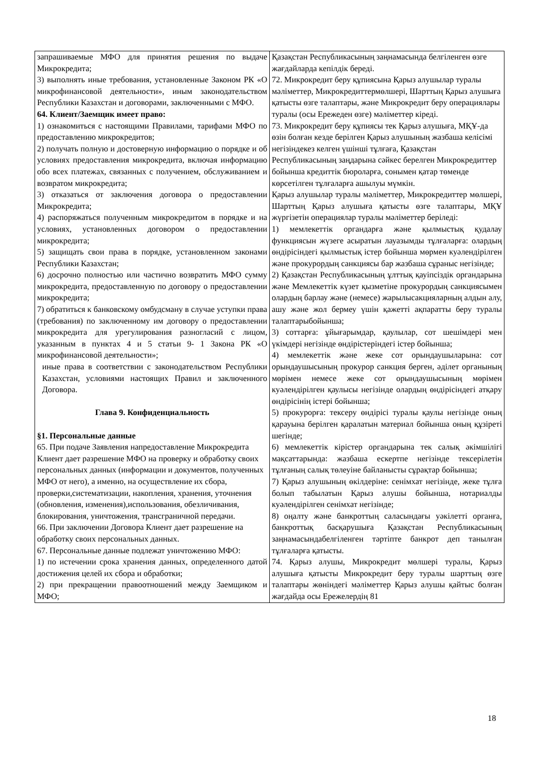| запрашиваемые МФО для принятия решения по выдаче Микрокредита; 3) выполнять иные требования, установленные Законом РК «О микрофинансовой деятельности», иным законодательством Республики Казахстан и договорами, заключенными с МФО. 64. Клиент/Заемщик имеет право: 1) ознакомиться с настоящими Правилами, тарифами МФО по предоставлению микрокредитов; 2) получать полную и достоверную информацию о порядке и об условиях предоставления микрокредита, включая информацию обо всех платежах, связанных с получением, обслуживанием и возвратом микрокредита; 3) отказаться от заключения договора о предоставлении Микрокредита; 4) распоряжаться полученным микрокредитом в порядке и на условиях, установленных договором о предоставлении микрокредита; 5) защищать свои права в порядке, установленном законами Республики Казахстан; 6) досрочно полностью или частично возвратить МФО сумму микрокредита, предоставленную по договору о предоставлении микрокредита; 7) обратиться к банковскому омбудсману в случае уступки права (требования) по заключенному им договору о предоставлении микрокредита для урегулирования разногласий с лицом, указанным в пунктах 4 и 5 статьи 9- 1 Закона РК «О микрофинансовой деятельности»; иные права в соответствии с законодательством Республики Казахстан, условиями настоящих Правил и заключенного Договора. Глава 9. Конфиденциальность §1. Персональные данные 65. При подаче Заявления напредоставление Микрокредита Клиент дает разрешение МФО на проверку и обработку своих персональных данных (информации и документов, полученных МФО от него), а именно, на осуществление их сбора, проверки,систематизации, накопления, хранения, уточнения (обновления, изменения),использования, обезличивания, блокирования, уничтожения, трансграничной передачи. 66. При заключении Договора Клиент дает разрешение на обработку своих персональных данных. 67. Персональные данные подлежат уничтожению МФО: 1) по истечении срока хранения данных, определенного датой достижения целей их сбора и обработки; 2) при прекращении правоотношений между Заемщиком и МФО; | Қазақстан Республикасының заңнамасында белгіленген өзге жағдайларда кепілдік береді. 72. Микрокредит беру құпиясына Қарыз алушылар туралы мәліметтер, Микрокредиттермөлшері, Шарттың Қарыз алушыға қатысты өзге талаптары, және Микрокредит беру операциялары туралы (осы Ережеден өзге) мәліметтер кіреді. 73. Микрокредит беру құпиясы тек Қарыз алушыға, МҚҰ-да өзін болған кезде берілген Қарыз алушының жазбаша келісімі негізіндекез келген үшінші тұлғаға, Қазақстан Республикасының заңдарына сәйкес берелген Микрокредиттер бойынша кредиттік бюроларға, сонымен қатар төменде көрсетілген тұлғаларға ашылуы мүмкін. Қарыз алушылар туралы мәліметтер, Микрокредиттер мөлшері, Шарттың Қарыз алушыға қатысты өзге талаптары, МҚҰ жүргізетін операциялар туралы мәліметтер беріледі: 1) мемлекеттік органдарға және қылмыстық қудалау функциясын жүзеге асыратын лауазымды тұлғаларға: олардың өндірісіндегі қылмыстық істер бойынша мөрмен куәлендірілген және прокурордың санкциясы бар жазбаша сұраныс негізінде; 2) Қазақстан Республикасының ұлттық қауіпсіздік органдарына және Мемлекеттік күзет қызметіне прокурордың санкциясымен олардың барлау және (немесе) жарылысакцияларның алдын алу, ашу және жол бермеу үшін қажетті ақпаратты беру туралы талаптарыбойынша; 3) соттарға: ұйығарымдар, қаулылар, сот шешімдері мен үкімдері негізінде өндірістеріндегі істер бойынша; 4) мемлекеттік және жеке сот орындаушыларына: сот орындаушысының прокурор санкция берген, әділет органының мөрімен немесе жеке сот орындаушысының мөрімен куәлендірілген қаулысы негізінде олардың өндірісіндегі атқару өндірісінің істері бойынша; 5) прокурорға: тексеру өндірісі туралы қаулы негізінде оның қарауына берілген қаралатын материал бойынша оның құзіреті шегінде; 6) мемлекеттік кірістер органдарына тек салық әкімшілігі мақсаттарында: жазбаша ескертпе негізінде тексерілетін тұлғаның салық төлеуіне байланысты сұрақтар бойынша; 7) Қарыз алушының өкілдеріне: сенімхат негізінде, жеке тұлға болып табылатын Қарыз алушы бойынша, нотариалды куәлендірілген сенімхат негізінде; 8) оңалту және банкроттың саласындағы уәкілетті органға, банкроттық басқарушыға Қазақстан Республикасының заңнамасындабелгіленген тәртіпте банкрот деп танылған тұлғаларға қатысты. 74. Қарыз алушы, Микрокредит мөлшері туралы, Қарыз алушыға қатысты Микрокредит беру туралы шарттың өзге талаптары жөніндегі мәліметтер Қарыз алушы қайтыс болған жағдайда осы Ережелердің 81 |
18